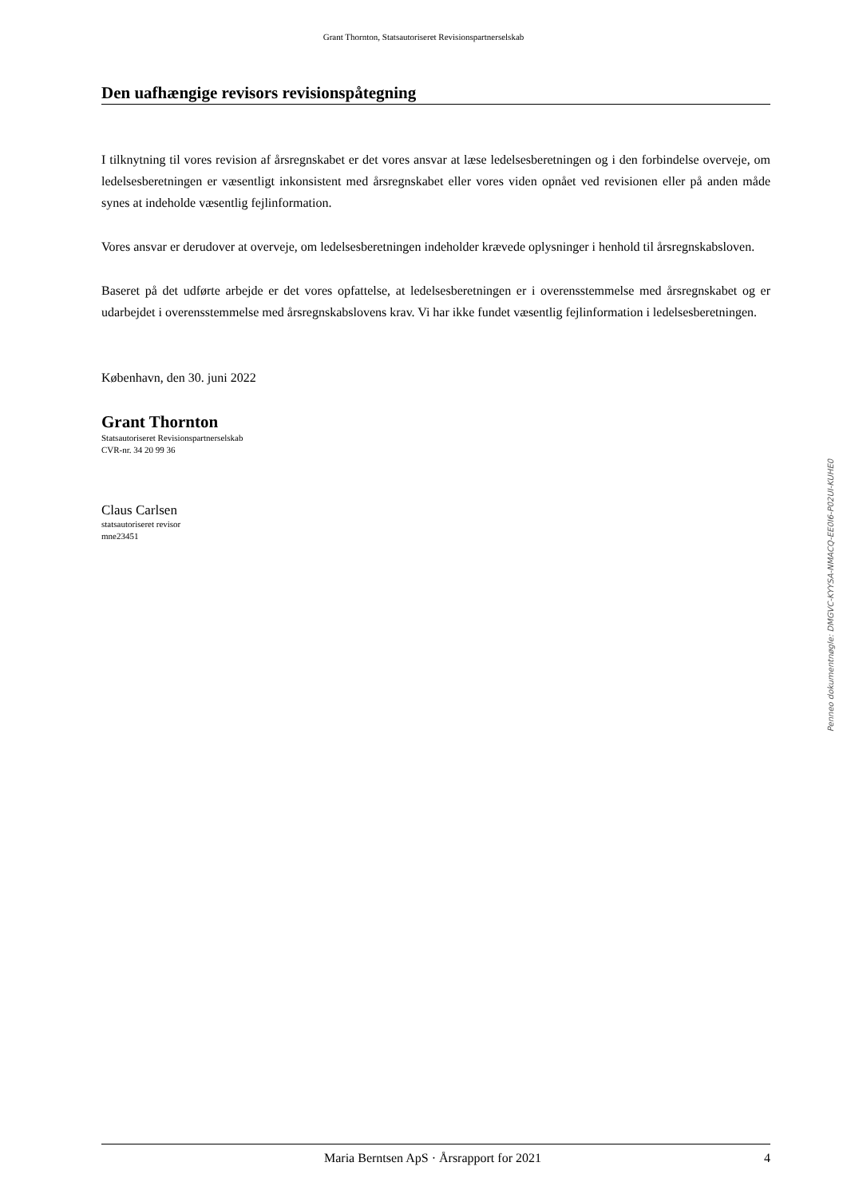Grant Thornton, Statsautoriseret Revisionspartnerselskab
Den uafhængige revisors revisionspåtegning
I tilknytning til vores revision af årsregnskabet er det vores ansvar at læse ledelsesberetningen og i den forbindelse overveje, om ledelsesberetningen er væsentligt inkonsistent med årsregnskabet eller vores viden opnået ved revisionen eller på anden måde synes at indeholde væsentlig fejlinformation.
Vores ansvar er derudover at overveje, om ledelsesberetningen indeholder krævede oplysninger i henhold til årsregnskabsloven.
Baseret på det udførte arbejde er det vores opfattelse, at ledelsesberetningen er i overensstemmelse med årsregnskabet og er udarbejdet i overensstemmelse med årsregnskabslovens krav. Vi har ikke fundet væsentlig fejlinformation i ledelsesberetningen.
København, den 30. juni 2022
Grant Thornton
Statsautoriseret Revisionspartnerselskab
CVR-nr. 34 20 99 36
Claus Carlsen
statsautoriseret revisor
mne23451
Penneo dokumentnøgle: DMGVC-KYYSA-NMACQ-EE0I6-P02UI-KUHE0
Maria Berntsen ApS · Årsrapport for 2021 4